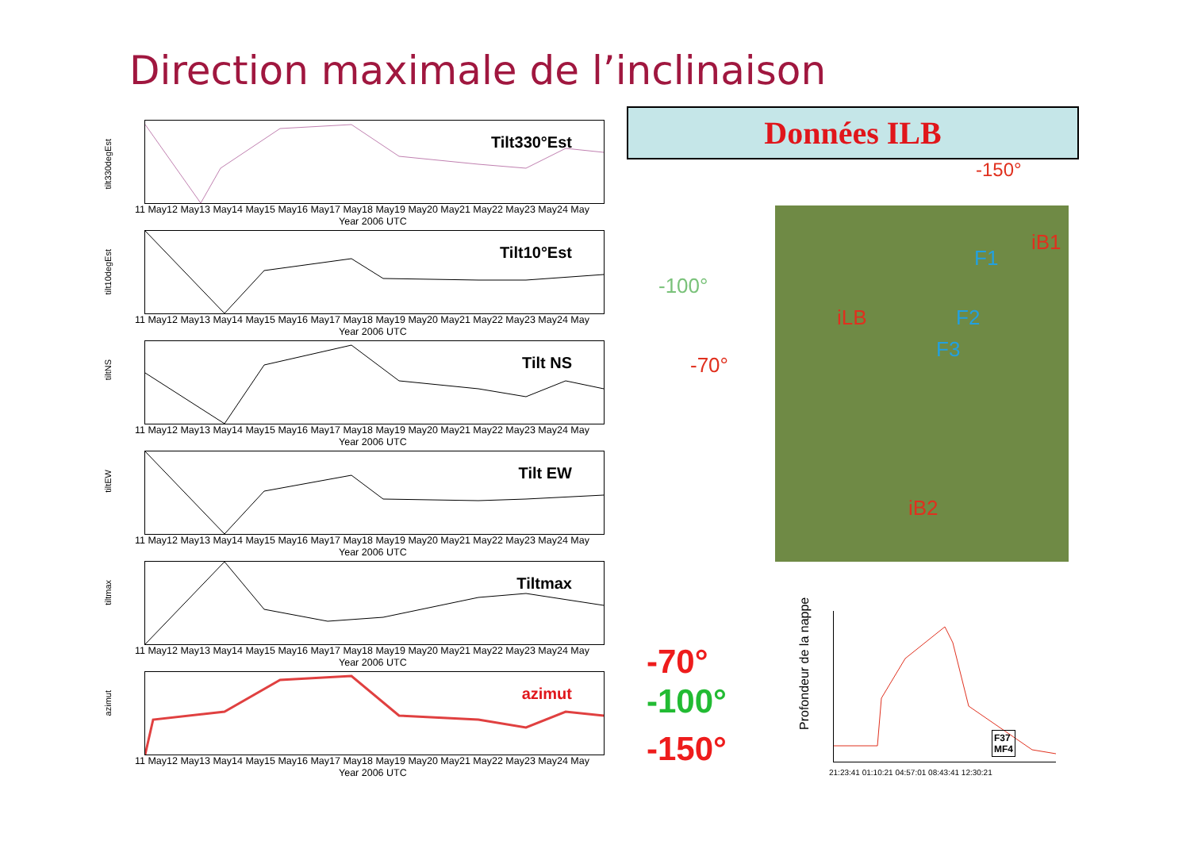Direction maximale de l’inclinaison
tilt330degEst
Tilt330°Est
11 May12 May13 May14 May15 May16 May17 May18 May19 May20 May21 May22 May23 May24 May
Year 2006 UTC
tilt10degEst
Tilt10°Est
11 May12 May13 May14 May15 May16 May17 May18 May19 May20 May21 May22 May23 May24 May
Year 2006 UTC
tiltNS
Tilt NS
11 May12 May13 May14 May15 May16 May17 May18 May19 May20 May21 May22 May23 May24 May
Year 2006 UTC
tiltEW
Tilt EW
11 May12 May13 May14 May15 May16 May17 May18 May19 May20 May21 May22 May23 May24 May
Year 2006 UTC
tiltmax
Tiltmax
11 May12 May13 May14 May15 May16 May17 May18 May19 May20 May21 May22 May23 May24 May
Year 2006 UTC
azimut
azimut
11 May12 May13 May14 May15 May16 May17 May18 May19 May20 May21 May22 May23 May24 May
Year 2006 UTC
Données ILB
-150°
-100°
-70°
iLB
iB1
iB2
F1
F2
F3
-70°
-100°
-150°
Profondeur de la nappe
F37
MF4
21:23:41 01:10:21 04:57:01 08:43:41 12:30:21